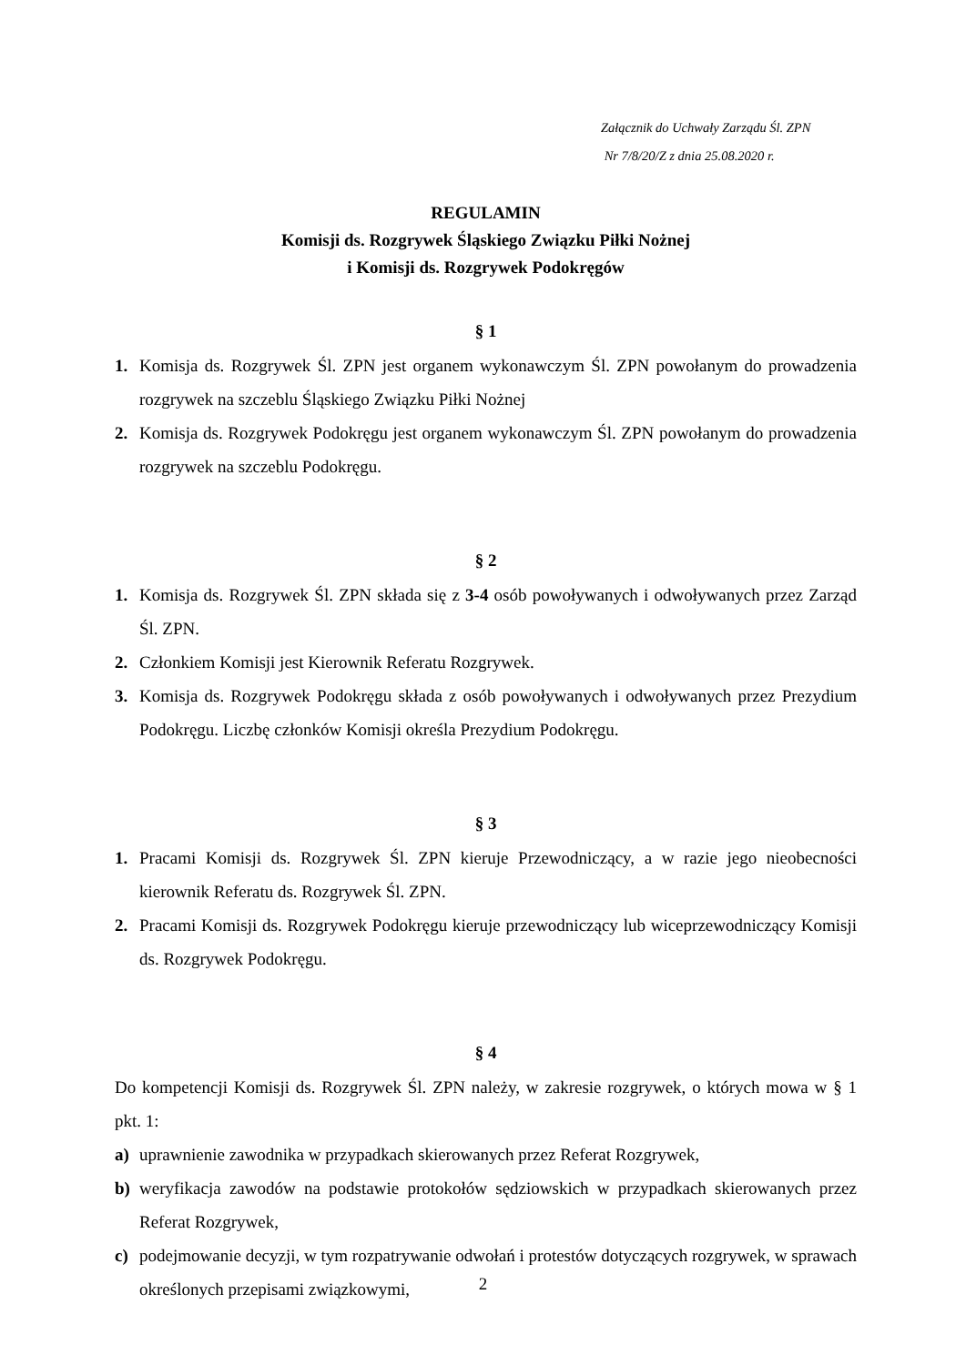Załącznik do Uchwały Zarządu Śl. ZPN
Nr 7/8/20/Z z dnia 25.08.2020 r.
REGULAMIN
Komisji ds. Rozgrywek Śląskiego Związku Piłki Nożnej
i Komisji ds. Rozgrywek Podokręgów
§ 1
1. Komisja ds. Rozgrywek Śl. ZPN jest organem wykonawczym Śl. ZPN powołanym do prowadzenia rozgrywek na szczeblu Śląskiego Związku Piłki Nożnej
2. Komisja ds. Rozgrywek Podokręgu jest organem wykonawczym Śl. ZPN powołanym do prowadzenia rozgrywek na szczeblu Podokręgu.
§ 2
1. Komisja ds. Rozgrywek Śl. ZPN składa się z 3-4 osób powoływanych i odwoływanych przez Zarząd Śl. ZPN.
2. Członkiem Komisji jest Kierownik Referatu Rozgrywek.
3. Komisja ds. Rozgrywek Podokręgu składa z osób powoływanych i odwoływanych przez Prezydium Podokręgu. Liczbę członków Komisji określa Prezydium Podokręgu.
§ 3
1. Pracami Komisji ds. Rozgrywek Śl. ZPN kieruje Przewodniczący, a w razie jego nieobecności kierownik Referatu ds. Rozgrywek Śl. ZPN.
2. Pracami Komisji ds. Rozgrywek Podokręgu kieruje przewodniczący lub wiceprzewodniczący Komisji ds. Rozgrywek Podokręgu.
§ 4
Do kompetencji Komisji ds. Rozgrywek Śl. ZPN należy, w zakresie rozgrywek, o których mowa w § 1 pkt. 1:
a) uprawnienie zawodnika w przypadkach skierowanych przez Referat Rozgrywek,
b) weryfikacja zawodów na podstawie protokołów sędziowskich w przypadkach skierowanych przez Referat Rozgrywek,
c) podejmowanie decyzji, w tym rozpatrywanie odwołań i protestów dotyczących rozgrywek, w sprawach określonych przepisami związkowymi,
2